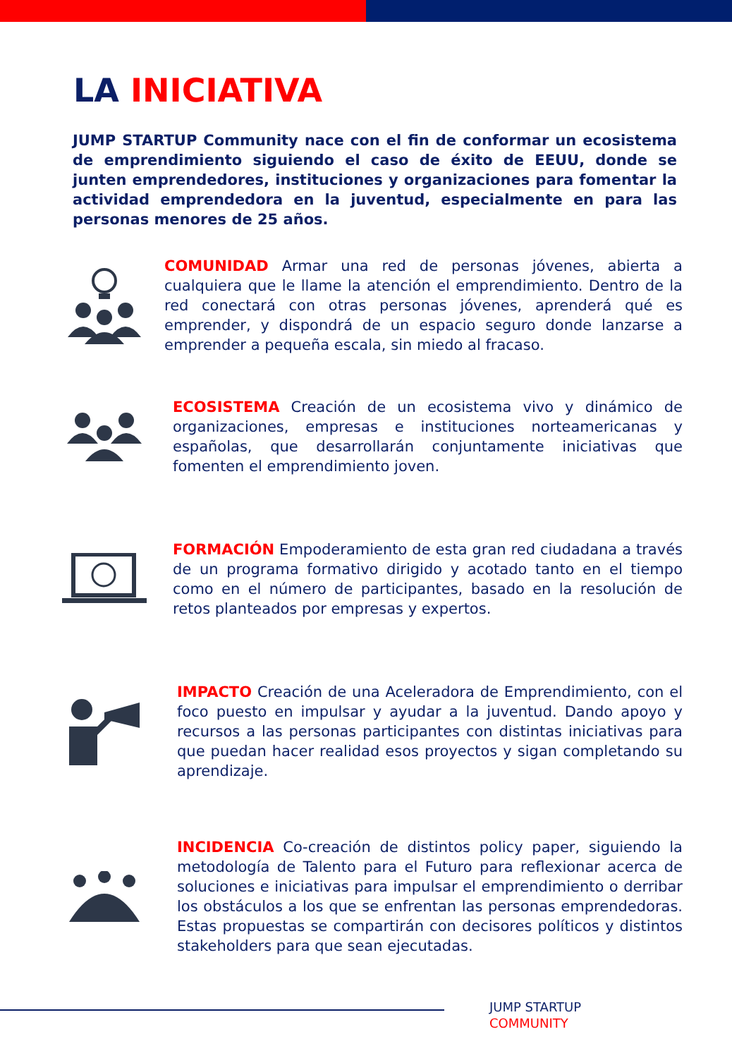LA INICIATIVA
JUMP STARTUP Community nace con el fin de conformar un ecosistema de emprendimiento siguiendo el caso de éxito de EEUU, donde se junten emprendedores, instituciones y organizaciones para fomentar la actividad emprendedora en la juventud, especialmente en para las personas menores de 25 años.
COMUNIDAD Armar una red de personas jóvenes, abierta a cualquiera que le llame la atención el emprendimiento. Dentro de la red conectará con otras personas jóvenes, aprenderá qué es emprender, y dispondrá de un espacio seguro donde lanzarse a emprender a pequeña escala, sin miedo al fracaso.
ECOSISTEMA Creación de un ecosistema vivo y dinámico de organizaciones, empresas e instituciones norteamericanas y españolas, que desarrollarán conjuntamente iniciativas que fomenten el emprendimiento joven.
FORMACIÓN Empoderamiento de esta gran red ciudadana a través de un programa formativo dirigido y acotado tanto en el tiempo como en el número de participantes, basado en la resolución de retos planteados por empresas y expertos.
IMPACTO Creación de una Aceleradora de Emprendimiento, con el foco puesto en impulsar y ayudar a la juventud. Dando apoyo y recursos a las personas participantes con distintas iniciativas para que puedan hacer realidad esos proyectos y sigan completando su aprendizaje.
INCIDENCIA Co-creación de distintos policy paper, siguiendo la metodología de Talento para el Futuro para reflexionar acerca de soluciones e iniciativas para impulsar el emprendimiento o derribar los obstáculos a los que se enfrentan las personas emprendedoras. Estas propuestas se compartirán con decisores políticos y distintos stakeholders para que sean ejecutadas.
JUMP STARTUP
COMMUNITY